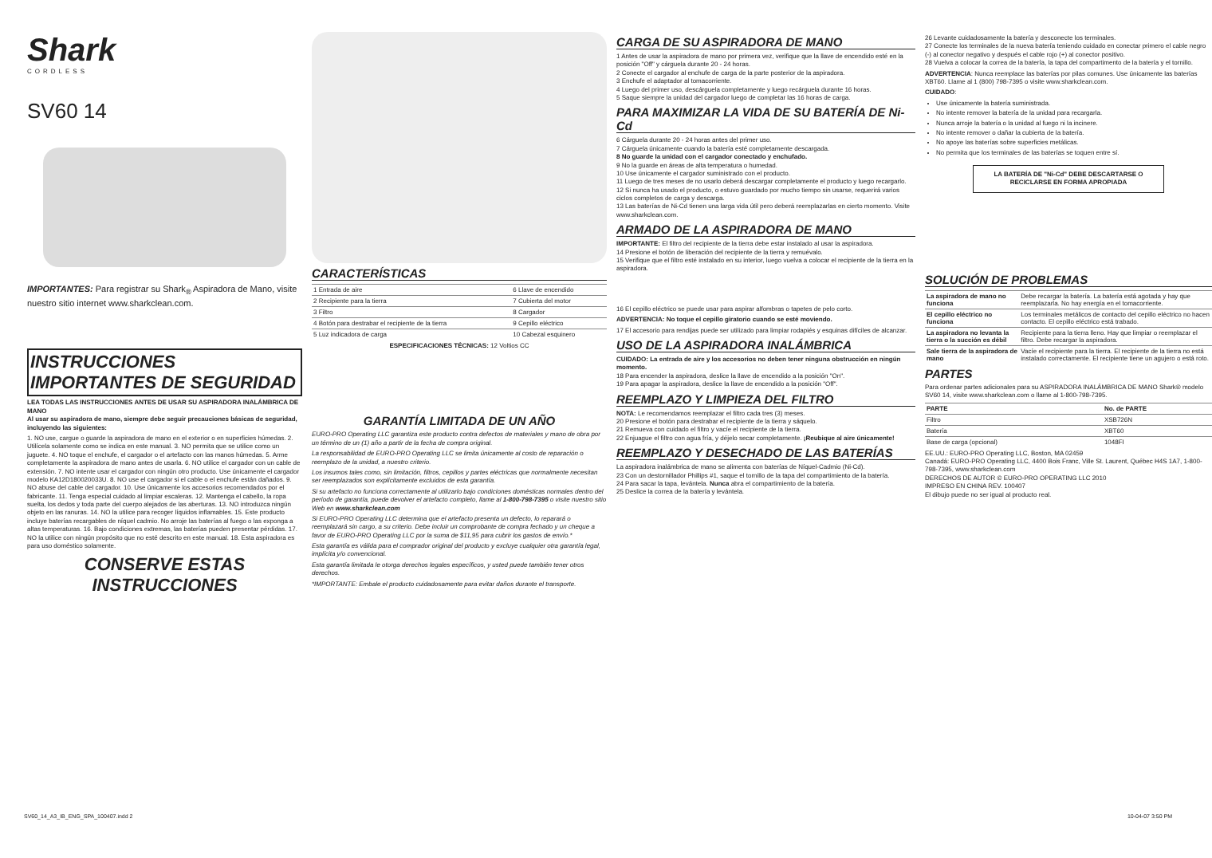Shark
CORDLESS
SV60 14
IMPORTANTES: Para registrar su Shark<sub>®</sub> Aspiradora de Mano, visite nuestro sitio internet www.sharkclean.com.
INSTRUCCIONES IMPORTANTES DE SEGURIDAD
LEA TODAS LAS INSTRUCCIONES ANTES DE USAR SU ASPIRADORA INALÁMBRICA DE MANO
Al usar su aspiradora de mano, siempre debe seguir precauciones básicas de seguridad, incluyendo las siguientes:
1. NO use, cargue o guarde la aspiradora de mano en el exterior o en superficies húmedas. 2. Utilícela solamente como se indica en este manual. 3. NO permita que se utilice como un juguete. 4. NO toque el enchufe, el cargador o el artefacto con las manos húmedas. 5. Arme completamente la aspiradora de mano antes de usarla. 6. NO utilice el cargador con un cable de extensión. 7. NO intente usar el cargador con ningún otro producto. Use únicamente el cargador modelo KA12D180020033U. 8. NO use el cargador si el cable o el enchufe están dañados. 9. NO abuse del cable del cargador. 10. Use únicamente los accesorios recomendados por el fabricante. 11. Tenga especial cuidado al limpiar escaleras. 12. Mantenga el cabello, la ropa suelta, los dedos y toda parte del cuerpo alejados de las aberturas. 13. NO introduzca ningún objeto en las ranuras. 14. NO la utilice para recoger líquidos inflamables. 15. Este producto incluye baterías recargables de níquel cadmio. No arroje las baterías al fuego o las exponga a altas temperaturas. 16. Bajo condiciones extremas, las baterías pueden presentar pérdidas. 17. NO la utilice con ningún propósito que no esté descrito en este manual. 18. Esta aspiradora es para uso doméstico solamente.
CONSERVE ESTAS INSTRUCCIONES
CARACTERÍSTICAS
| 1 Entrada de aire | 6 Llave de encendido |
| 2 Recipiente para la tierra | 7 Cubierta del motor |
| 3 Filtro | 8 Cargador |
| 4 Botón para destrabar el recipiente de la tierra | 9 Cepillo eléctrico |
| 5 Luz indicadora de carga | 10 Cabezal esquinero |
ESPECIFICACIONES TÉCNICAS: 12 Voltios CC
GARANTÍA LIMITADA DE UN AÑO
EURO-PRO Operating LLC garantiza este producto contra defectos de materiales y mano de obra por un término de un (1) año a partir de la fecha de compra original.
La responsabilidad de EURO-PRO Operating LLC se limita únicamente al costo de reparación o reemplazo de la unidad, a nuestro criterio.
Los insumos tales como, sin limitación, filtros, cepillos y partes eléctricas que normalmente necesitan ser reemplazados son explícitamente excluidos de esta garantía.
Si su artefacto no funciona correctamente al utilizarlo bajo condiciones domésticas normales dentro del período de garantía, puede devolver el artefacto completo, llame al 1-800-798-7395 o visite nuestro sitio Web en www.sharkclean.com
Si EURO-PRO Operating LLC determina que el artefacto presenta un defecto, lo reparará o reemplazará sin cargo, a su criterio. Debe incluir un comprobante de compra fechado y un cheque a favor de EURO-PRO Operating LLC por la suma de $11,95 para cubrir los gastos de envío.*
Esta garantía es válida para el comprador original del producto y excluye cualquier otra garantía legal, implícita y/o convencional.
Esta garantía limitada le otorga derechos legales específicos, y usted puede también tener otros derechos.
*IMPORTANTE: Embale el producto cuidadosamente para evitar daños durante el transporte.
CARGA DE SU ASPIRADORA DE MANO
1 Antes de usar la aspiradora de mano por primera vez, verifique que la llave de encendido esté en la posición "Off" y cárguela durante 20 - 24 horas.
2 Conecte el cargador al enchufe de carga de la parte posterior de la aspiradora.
3 Enchufe el adaptador al tomacorriente.
4 Luego del primer uso, descárguela completamente y luego recárguela durante 16 horas.
5 Saque siempre la unidad del cargador luego de completar las 16 horas de carga.
PARA MAXIMIZAR LA VIDA DE SU BATERÍA DE Ni-Cd
6 Cárguela durante 20 - 24 horas antes del primer uso.
7 Cárguela únicamente cuando la batería esté completamente descargada.
8 No guarde la unidad con el cargador conectado y enchufado.
9 No la guarde en áreas de alta temperatura o humedad.
10 Use únicamente el cargador suministrado con el producto.
11 Luego de tres meses de no usarlo deberá descargar completamente el producto y luego recargarlo.
12 Si nunca ha usado el producto, o estuvo guardado por mucho tiempo sin usarse, requerirá varios ciclos completos de carga y descarga.
13 Las baterías de Ni-Cd tienen una larga vida útil pero deberá reemplazarlas en cierto momento. Visite www.sharkclean.com.
ARMADO DE LA ASPIRADORA DE MANO
IMPORTANTE: El filtro del recipiente de la tierra debe estar instalado al usar la aspiradora.
14 Presione el botón de liberación del recipiente de la tierra y remuévalo.
15 Verifique que el filtro esté instalado en su interior, luego vuelva a colocar el recipiente de la tierra en la aspiradora.
16 El cepillo eléctrico se puede usar para aspirar alfombras o tapetes de pelo corto.
ADVERTENCIA: No toque el cepillo giratorio cuando se esté moviendo.
17 El accesorio para rendijas puede ser utilizado para limpiar rodapiés y esquinas difíciles de alcanzar.
USO DE LA ASPIRADORA INALÁMBRICA
CUIDADO: La entrada de aire y los accesorios no deben tener ninguna obstrucción en ningún momento.
18 Para encender la aspiradora, deslice la llave de encendido a la posición "On".
19 Para apagar la aspiradora, deslice la llave de encendido a la posición "Off".
REEMPLAZO Y LIMPIEZA DEL FILTRO
NOTA: Le recomendamos reemplazar el filtro cada tres (3) meses.
20 Presione el botón para destrabar el recipiente de la tierra y sáquelo.
21 Remueva con cuidado el filtro y vacíe el recipiente de la tierra.
22 Enjuague el filtro con agua fría, y déjelo secar completamente. ¡Reubique al aire únicamente!
REEMPLAZO Y DESECHADO DE LAS BATERÍAS
La aspiradora inalámbrica de mano se alimenta con baterías de Níquel-Cadmio (Ni-Cd).
23 Con un destornillador Phillips #1, saque el tornillo de la tapa del compartimiento de la batería.
24 Para sacar la tapa, levántela. Nunca abra el compartimiento de la batería.
25 Deslice la correa de la batería y levántela.
26 Levante cuidadosamente la batería y desconecte los terminales.
27 Conecte los terminales de la nueva batería teniendo cuidado en conectar primero el cable negro (-) al conector negativo y después el cable rojo (+) al conector positivo.
28 Vuelva a colocar la correa de la batería, la tapa del compartimento de la batería y el tornillo.
ADVERTENCIA: Nunca reemplace las baterías por pilas comunes. Use únicamente las baterías XBT60. Llame al 1 (800) 798-7395 o visite www.sharkclean.com.
CUIDADO:
Use únicamente la batería suministrada.
No intente remover la batería de la unidad para recargarla.
Nunca arroje la batería o la unidad al fuego ni la incinere.
No intente remover o dañar la cubierta de la batería.
No apoye las baterías sobre superficies metálicas.
No permita que los terminales de las baterías se toquen entre sí.
LA BATERÍA DE "Ni-Cd" DEBE DESCARTARSE O RECICLARSE EN FORMA APROPIADA
SOLUCIÓN DE PROBLEMAS
| La aspiradora de mano no funciona | Debe recargar la batería. La batería está agotada y hay que reemplazarla. No hay energía en el tomacorriente. |
| El cepillo eléctrico no funciona | Los terminales metálicos de contacto del cepillo eléctrico no hacen contacto. El cepillo eléctrico está trabado. |
| La aspiradora no levanta la tierra o la succión es débil | Recipiente para la tierra lleno. Hay que limpiar o reemplazar el filtro. Debe recargar la aspiradora. |
| Sale tierra de la aspiradora de mano | Vacíe el recipiente para la tierra. El recipiente de la tierra no está instalado correctamente. El recipiente tiene un agujero o está roto. |
PARTES
Para ordenar partes adicionales para su ASPIRADORA INALÁMBRICA DE MANO Shark® modelo SV60 14, visite www.sharkclean.com o llame al 1-800-798-7395.
| PARTE | No. de PARTE |
| --- | --- |
| Filtro | XSB726N |
| Batería | XBT60 |
| Base de carga (opcional) | 1048FI |
EE.UU.: EURO-PRO Operating LLC, Boston, MA 02459
Canadá: EURO-PRO Operating LLC, 4400 Bois Franc, Ville St. Laurent, Québec H4S 1A7, 1-800-798-7395, www.sharkclean.com
DERECHOS DE AUTOR © EURO-PRO OPERATING LLC 2010
IMPRESO EN CHINA REV. 100407
El dibujo puede no ser igual al producto real.
SV60_14_A3_IB_ENG_SPA_100407.indd 2 10-04-07 3:50 PM